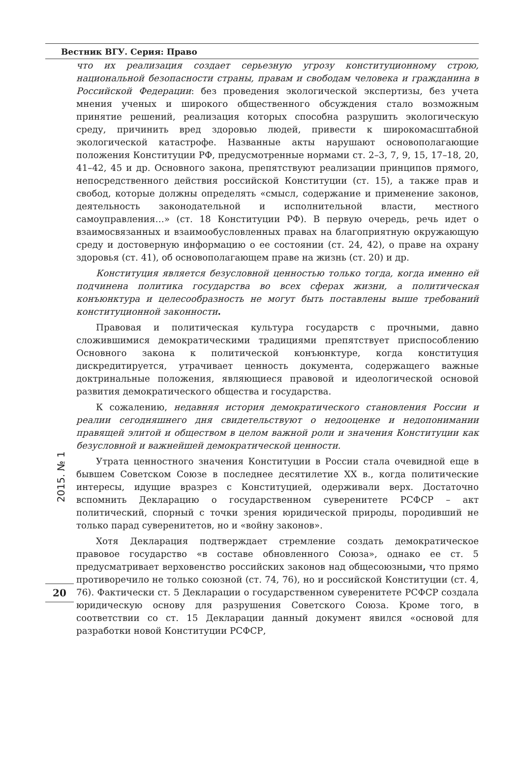Вестник ВГУ. Серия: Право
2015. № 1
20
что их реализация создает серьезную угрозу конституционному строю, национальной безопасности страны, правам и свободам человека и гражданина в Российской Федерации: без проведения экологической экспертизы, без учета мнения ученых и широкого общественного обсуждения стало возможным принятие решений, реализация которых способна разрушить экологическую среду, причинить вред здоровью людей, привести к широкомасштабной экологической катастрофе. Названные акты нарушают основополагающие положения Конституции РФ, предусмотренные нормами ст. 2–3, 7, 9, 15, 17–18, 20, 41–42, 45 и др. Основного закона, препятствуют реализации принципов прямого, непосредственного действия российской Конституции (ст. 15), а также прав и свобод, которые должны определять «смысл, содержание и применение законов, деятельность законодательной и исполнительной власти, местного самоуправления…» (ст. 18 Конституции РФ). В первую очередь, речь идет о взаимосвязанных и взаимообусловленных правах на благоприятную окружающую среду и достоверную информацию о ее состоянии (ст. 24, 42), о праве на охрану здоровья (ст. 41), об основополагающем праве на жизнь (ст. 20) и др.
Конституция является безусловной ценностью только тогда, когда именно ей подчинена политика государства во всех сферах жизни, а политическая конъюнктура и целесообразность не могут быть поставлены выше требований конституционной законности.
Правовая и политическая культура государств с прочными, давно сложившимися демократическими традициями препятствует приспособлению Основного закона к политической конъюнктуре, когда конституция дискредитируется, утрачивает ценность документа, содержащего важные доктринальные положения, являющиеся правовой и идеологической основой развития демократического общества и государства.
К сожалению, недавняя история демократического становления России и реалии сегодняшнего дня свидетельствуют о недооценке и недопонимании правящей элитой и обществом в целом важной роли и значения Конституции как безусловной и важнейшей демократической ценности.
Утрата ценностного значения Конституции в России стала очевидной еще в бывшем Советском Союзе в последнее десятилетие XX в., когда политические интересы, идущие вразрез с Конституцией, одерживали верх. Достаточно вспомнить Декларацию о государственном суверенитете РСФСР – акт политический, спорный с точки зрения юридической природы, породивший не только парад суверенитетов, но и «войну законов».
Хотя Декларация подтверждает стремление создать демократическое правовое государство «в составе обновленного Союза», однако ее ст. 5 предусматривает верховенство российских законов над общесоюзными, что прямо противоречило не только союзной (ст. 74, 76), но и российской Конституции (ст. 4, 76). Фактически ст. 5 Декларации о государственном суверенитете РСФСР создала юридическую основу для разрушения Советского Союза. Кроме того, в соответствии со ст. 15 Декларации данный документ явился «основой для разработки новой Конституции РСФСР,